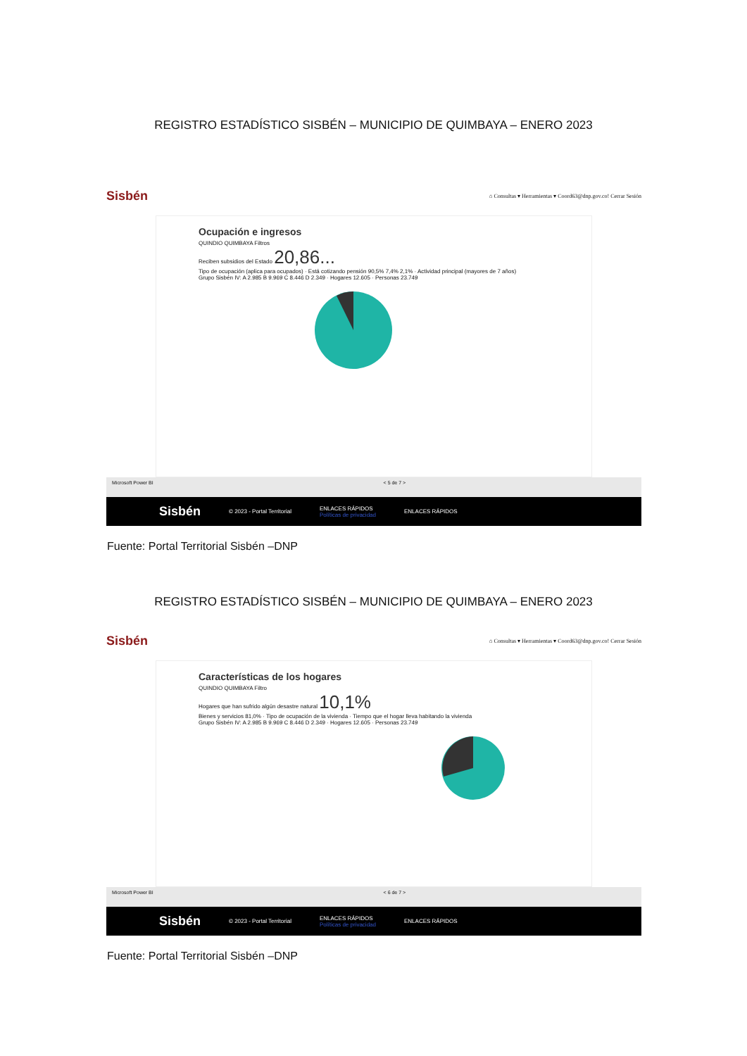REGISTRO ESTADÍSTICO SISBÉN – MUNICIPIO DE QUIMBAYA – ENERO 2023
Sisbén ⌂ Consultas ▾ Herramientas ▾ Coord63@dnp.gov.co! Cerrar Sesión
Ocupación e ingresos
QUINDIO QUIMBAYA Filtros
Reciben subsidios del Estado 20,86...
Tipo de ocupación (aplica para ocupados) · Está cotizando pensión 90,5% 7,4% 2,1% · Actividad principal (mayores de 7 años)
Grupo Sisbén IV: A 2.985 B 9.969 C 8.446 D 2.349 · Hogares 12.605 · Personas 23.749
Microsoft Power BI < 5 de 7 >
Sisbén © 2023 - Portal Territorial ENLACES RÁPIDOS
Políticas de privacidad ENLACES RÁPIDOS
Fuente: Portal Territorial Sisbén –DNP
REGISTRO ESTADÍSTICO SISBÉN – MUNICIPIO DE QUIMBAYA – ENERO 2023
Sisbén ⌂ Consultas ▾ Herramientas ▾ Coord63@dnp.gov.co! Cerrar Sesión
Características de los hogares
QUINDIO QUIMBAYA Filtro
Hogares que han sufrido algún desastre natural 10,1%
Bienes y servicios 81,0% · Tipo de ocupación de la vivienda · Tiempo que el hogar lleva habitando la vivienda
Grupo Sisbén IV: A 2.985 B 9.969 C 8.446 D 2.349 · Hogares 12.605 · Personas 23.749
Microsoft Power BI < 6 de 7 >
Sisbén © 2023 - Portal Territorial ENLACES RÁPIDOS
Políticas de privacidad ENLACES RÁPIDOS
Fuente: Portal Territorial Sisbén –DNP